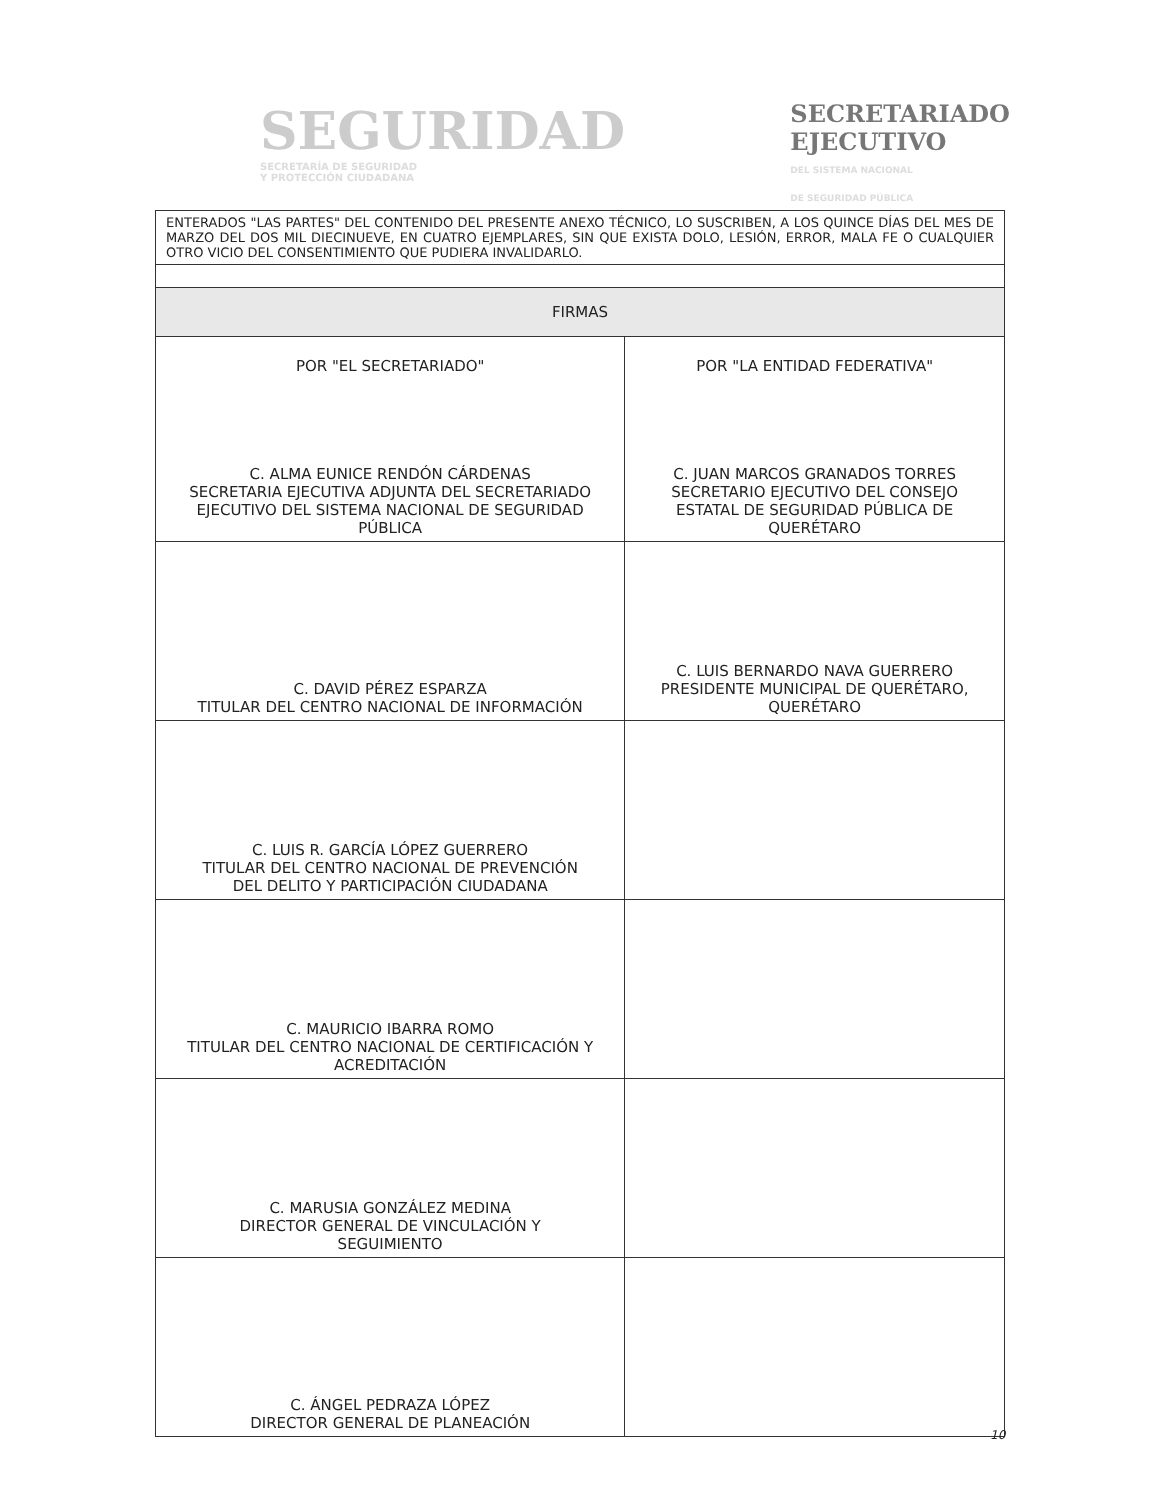SEGURIDAD
SECRETARÍA DE SEGURIDAD
Y PROTECCIÓN CIUDADANA
SECRETARIADO
EJECUTIVO
DEL SISTEMA NACIONAL
DE SEGURIDAD PÚBLICA
| ENTERADOS "LAS PARTES" DEL CONTENIDO DEL PRESENTE ANEXO TÉCNICO, LO SUSCRIBEN, A LOS QUINCE DÍAS DEL MES DE MARZO DEL DOS MIL DIECINUEVE, EN CUATRO EJEMPLARES, SIN QUE EXISTA DOLO, LESIÓN, ERROR, MALA FE O CUALQUIER OTRO VICIO DEL CONSENTIMIENTO QUE PUDIERA INVALIDARLO. | |
| FIRMAS | |
| POR "EL SECRETARIADO" C. ALMA EUNICE RENDÓN CÁRDENAS SECRETARIA EJECUTIVA ADJUNTA DEL SECRETARIADO EJECUTIVO DEL SISTEMA NACIONAL DE SEGURIDAD PÚBLICA | POR "LA ENTIDAD FEDERATIVA" C. JUAN MARCOS GRANADOS TORRES SECRETARIO EJECUTIVO DEL CONSEJO ESTATAL DE SEGURIDAD PÚBLICA DE QUERÉTARO |
| C. DAVID PÉREZ ESPARZA TITULAR DEL CENTRO NACIONAL DE INFORMACIÓN | C. LUIS BERNARDO NAVA GUERRERO PRESIDENTE MUNICIPAL DE QUERÉTARO, QUERÉTARO |
| C. LUIS R. GARCÍA LÓPEZ GUERRERO TITULAR DEL CENTRO NACIONAL DE PREVENCIÓN DEL DELITO Y PARTICIPACIÓN CIUDADANA | |
| C. MAURICIO IBARRA ROMO TITULAR DEL CENTRO NACIONAL DE CERTIFICACIÓN Y ACREDITACIÓN | |
| C. MARUSIA GONZÁLEZ MEDINA DIRECTOR GENERAL DE VINCULACIÓN Y SEGUIMIENTO | |
| C. ÁNGEL PEDRAZA LÓPEZ DIRECTOR GENERAL DE PLANEACIÓN | |
10